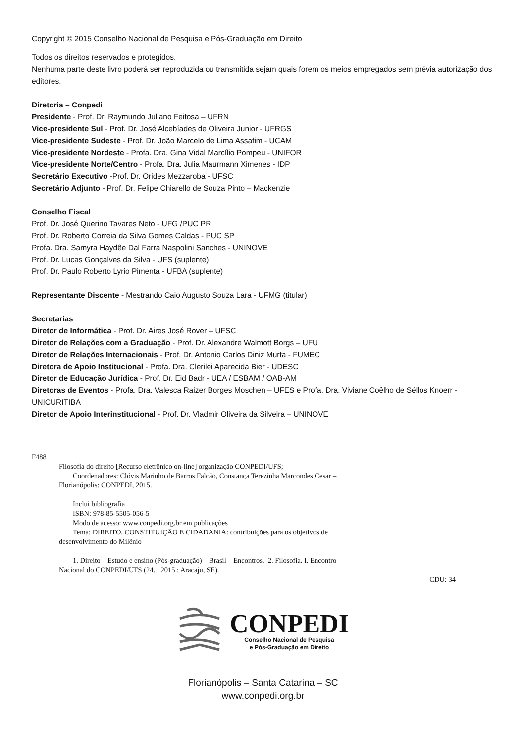Copyright © 2015 Conselho Nacional de Pesquisa e Pós-Graduação em Direito
Todos os direitos reservados e protegidos.
Nenhuma parte deste livro poderá ser reproduzida ou transmitida sejam quais forem os meios empregados sem prévia autorização dos editores.
Diretoria – Conpedi
Presidente - Prof. Dr. Raymundo Juliano Feitosa – UFRN
Vice-presidente Sul - Prof. Dr. José Alcebíades de Oliveira Junior - UFRGS
Vice-presidente Sudeste - Prof. Dr. João Marcelo de Lima Assafim - UCAM
Vice-presidente Nordeste - Profa. Dra. Gina Vidal Marcílio Pompeu - UNIFOR
Vice-presidente Norte/Centro - Profa. Dra. Julia Maurmann Ximenes - IDP
Secretário Executivo -Prof. Dr. Orides Mezzaroba - UFSC
Secretário Adjunto - Prof. Dr. Felipe Chiarello de Souza Pinto – Mackenzie
Conselho Fiscal
Prof. Dr. José Querino Tavares Neto - UFG /PUC PR
Prof. Dr. Roberto Correia da Silva Gomes Caldas - PUC SP
Profa. Dra. Samyra Haydêe Dal Farra Naspolini Sanches - UNINOVE
Prof. Dr. Lucas Gonçalves da Silva - UFS (suplente)
Prof. Dr. Paulo Roberto Lyrio Pimenta - UFBA (suplente)
Representante Discente - Mestrando Caio Augusto Souza Lara - UFMG (titular)
Secretarias
Diretor de Informática - Prof. Dr. Aires José Rover – UFSC
Diretor de Relações com a Graduação - Prof. Dr. Alexandre Walmott Borgs – UFU
Diretor de Relações Internacionais - Prof. Dr. Antonio Carlos Diniz Murta - FUMEC
Diretora de Apoio Institucional - Profa. Dra. Clerilei Aparecida Bier - UDESC
Diretor de Educação Jurídica - Prof. Dr. Eid Badr - UEA / ESBAM / OAB-AM
Diretoras de Eventos - Profa. Dra. Valesca Raizer Borges Moschen – UFES e Profa. Dra. Viviane Coêlho de Séllos Knoerr - UNICURITIBA
Diretor de Apoio Interinstitucional - Prof. Dr. Vladmir Oliveira da Silveira – UNINOVE
F488
Filosofia do direito [Recurso eletrônico on-line] organização CONPEDI/UFS;
Coordenadores: Clóvis Marinho de Barros Falcão, Constança Terezinha Marcondes Cesar –
Florianópolis: CONPEDI, 2015.
Inclui bibliografia
ISBN: 978-85-5505-056-5
Modo de acesso: www.conpedi.org.br em publicações
Tema: DIREITO, CONSTITUIÇÃO E CIDADANIA: contribuições para os objetivos de
desenvolvimento do Milênio
1. Direito – Estudo e ensino (Pós-graduação) – Brasil – Encontros. 2. Filosofia. I. Encontro
Nacional do CONPEDI/UFS (24. : 2015 : Aracaju, SE).
CDU: 34
CONPEDI
Conselho Nacional de Pesquisa
e Pós-Graduação em Direito
Florianópolis – Santa Catarina – SC
www.conpedi.org.br